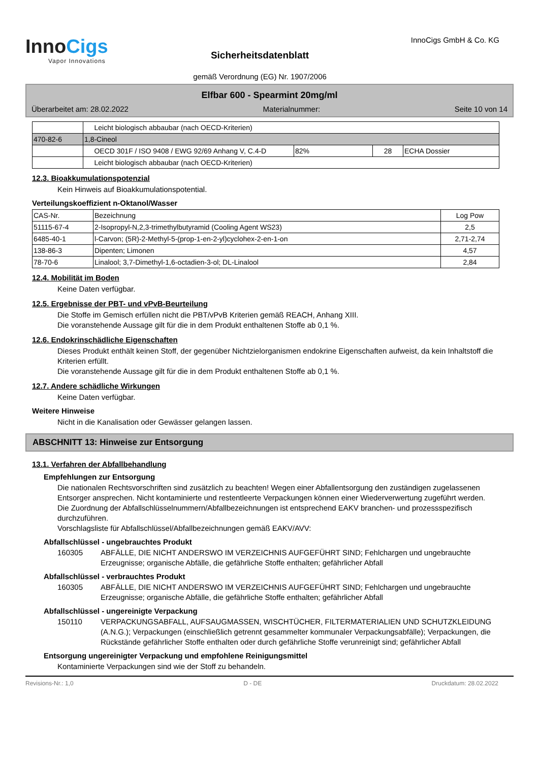InnoCigs
Vapor Innovations
Sicherheitsdatenblatt
gemäß Verordnung (EG) Nr. 1907/2006
InnoCigs GmbH & Co. KG
Elfbar 600 - Spearmint 20mg/ml
Überarbeitet am: 28.02.2022 Materialnummer: Seite 10 von 14
| | Leicht biologisch abbaubar (nach OECD-Kriterien) | | | |
| 470-82-6 | 1,8-Cineol | | | |
| | OECD 301F / ISO 9408 / EWG 92/69 Anhang V, C.4-D | 82% | 28 | ECHA Dossier |
| | Leicht biologisch abbaubar (nach OECD-Kriterien) | | | |
12.3. Bioakkumulationspotenzial
Kein Hinweis auf Bioakkumulationspotential.
Verteilungskoeffizient n-Oktanol/Wasser
| CAS-Nr. | Bezeichnung | Log Pow |
| --- | --- | --- |
| 51115-67-4 | 2-Isopropyl-N,2,3-trimethylbutyramid (Cooling Agent WS23) | 2,5 |
| 6485-40-1 | l-Carvon; (5R)-2-Methyl-5-(prop-1-en-2-yl)cyclohex-2-en-1-on | 2,71-2,74 |
| 138-86-3 | Dipenten; Limonen | 4,57 |
| 78-70-6 | Linalool; 3,7-Dimethyl-1,6-octadien-3-ol; DL-Linalool | 2,84 |
12.4. Mobilität im Boden
Keine Daten verfügbar.
12.5. Ergebnisse der PBT- und vPvB-Beurteilung
Die Stoffe im Gemisch erfüllen nicht die PBT/vPvB Kriterien gemäß REACH, Anhang XIII.
Die voranstehende Aussage gilt für die in dem Produkt enthaltenen Stoffe ab 0,1 %.
12.6. Endokrinschädliche Eigenschaften
Dieses Produkt enthält keinen Stoff, der gegenüber Nichtzielorganismen endokrine Eigenschaften aufweist, da kein Inhaltstoff die Kriterien erfüllt.
Die voranstehende Aussage gilt für die in dem Produkt enthaltenen Stoffe ab 0,1 %.
12.7. Andere schädliche Wirkungen
Keine Daten verfügbar.
Weitere Hinweise
Nicht in die Kanalisation oder Gewässer gelangen lassen.
ABSCHNITT 13: Hinweise zur Entsorgung
13.1. Verfahren der Abfallbehandlung
Empfehlungen zur Entsorgung
Die nationalen Rechtsvorschriften sind zusätzlich zu beachten! Wegen einer Abfallentsorgung den zuständigen zugelassenen Entsorger ansprechen. Nicht kontaminierte und restentleerte Verpackungen können einer Wiederverwertung zugeführt werden.
Die Zuordnung der Abfallschlüsselnummern/Abfallbezeichnungen ist entsprechend EAKV branchen- und prozessspezifisch durchzuführen.
Vorschlagsliste für Abfallschlüssel/Abfallbezeichnungen gemäß EAKV/AVV:
Abfallschlüssel - ungebrauchtes Produkt
160305 ABFÄLLE, DIE NICHT ANDERSWO IM VERZEICHNIS AUFGEFÜHRT SIND; Fehlchargen und ungebrauchte Erzeugnisse; organische Abfälle, die gefährliche Stoffe enthalten; gefährlicher Abfall
Abfallschlüssel - verbrauchtes Produkt
160305 ABFÄLLE, DIE NICHT ANDERSWO IM VERZEICHNIS AUFGEFÜHRT SIND; Fehlchargen und ungebrauchte Erzeugnisse; organische Abfälle, die gefährliche Stoffe enthalten; gefährlicher Abfall
Abfallschlüssel - ungereinigte Verpackung
150110 VERPACKUNGSABFALL, AUFSAUGMASSEN, WISCHTÜCHER, FILTERMATERIALIEN UND SCHUTZKLEIDUNG (A.N.G.); Verpackungen (einschließlich getrennt gesammelter kommunaler Verpackungsabfälle); Verpackungen, die Rückstände gefährlicher Stoffe enthalten oder durch gefährliche Stoffe verunreinigt sind; gefährlicher Abfall
Entsorgung ungereinigter Verpackung und empfohlene Reinigungsmittel
Kontaminierte Verpackungen sind wie der Stoff zu behandeln.
Revisions-Nr.: 1,0 D - DE Druckdatum: 28.02.2022